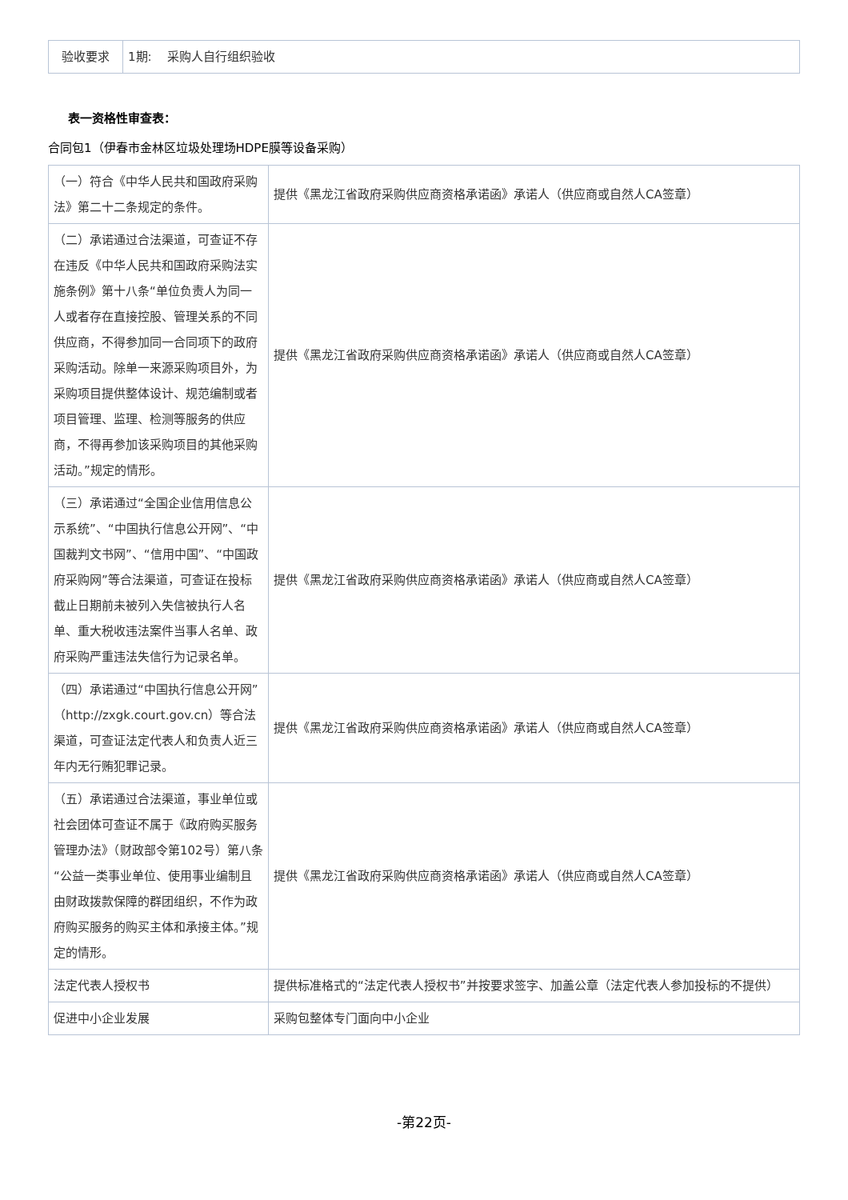| 验收要求 | 1期: 采购人自行组织验收 |
表一资格性审查表：
合同包1（伊春市金林区垃圾处理场HDPE膜等设备采购）
| （一）符合《中华人民共和国政府采购法》第二十二条规定的条件。 | 提供《黑龙江省政府采购供应商资格承诺函》承诺人（供应商或自然人CA签章） |
| （二）承诺通过合法渠道，可查证不存在违反《中华人民共和国政府采购法实施条例》第十八条“单位负责人为同一人或者存在直接控股、管理关系的不同供应商，不得参加同一合同项下的政府采购活动。除单一来源采购项目外，为采购项目提供整体设计、规范编制或者项目管理、监理、检测等服务的供应商，不得再参加该采购项目的其他采购活动。”规定的情形。 | 提供《黑龙江省政府采购供应商资格承诺函》承诺人（供应商或自然人CA签章） |
| （三）承诺通过“全国企业信用信息公示系统”、“中国执行信息公开网”、“中国裁判文书网”、“信用中国”、“中国政府采购网”等合法渠道，可查证在投标截止日期前未被列入失信被执行人名单、重大税收违法案件当事人名单、政府采购严重违法失信行为记录名单。 | 提供《黑龙江省政府采购供应商资格承诺函》承诺人（供应商或自然人CA签章） |
| （四）承诺通过“中国执行信息公开网”（http://zxgk.court.gov.cn）等合法渠道，可查证法定代表人和负责人近三年内无行贿犯罪记录。 | 提供《黑龙江省政府采购供应商资格承诺函》承诺人（供应商或自然人CA签章） |
| （五）承诺通过合法渠道，事业单位或社会团体可查证不属于《政府购买服务管理办法》（财政部令第102号）第八条“公益一类事业单位、使用事业编制且由财政拨款保障的群团组织，不作为政府购买服务的购买主体和承接主体。”规定的情形。 | 提供《黑龙江省政府采购供应商资格承诺函》承诺人（供应商或自然人CA签章） |
| 法定代表人授权书 | 提供标准格式的“法定代表人授权书”并按要求签字、加盖公章（法定代表人参加投标的不提供） |
| 促进中小企业发展 | 采购包整体专门面向中小企业 |
-第22页-